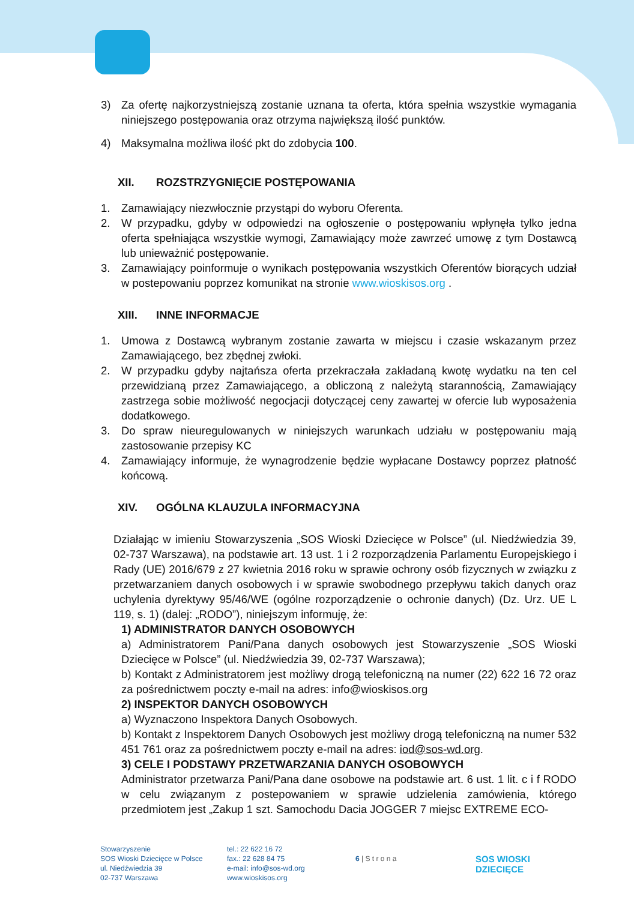3) Za ofertę najkorzystniejszą zostanie uznana ta oferta, która spełnia wszystkie wymagania niniejszego postępowania oraz otrzyma największą ilość punktów.
4) Maksymalna możliwa ilość pkt do zdobycia 100.
XII. ROZSTRZYGNIĘCIE POSTĘPOWANIA
1. Zamawiający niezwłocznie przystąpi do wyboru Oferenta.
2. W przypadku, gdyby w odpowiedzi na ogłoszenie o postępowaniu wpłynęła tylko jedna oferta spełniająca wszystkie wymogi, Zamawiający może zawrzeć umowę z tym Dostawcą lub unieważnić postępowanie.
3. Zamawiający poinformuje o wynikach postępowania wszystkich Oferentów biorących udział w postepowaniu poprzez komunikat na stronie www.wioskisos.org .
XIII. INNE INFORMACJE
1. Umowa z Dostawcą wybranym zostanie zawarta w miejscu i czasie wskazanym przez Zamawiającego, bez zbędnej zwłoki.
2. W przypadku gdyby najtańsza oferta przekraczała zakładaną kwotę wydatku na ten cel przewidzianą przez Zamawiającego, a obliczoną z należytą starannością, Zamawiający zastrzega sobie możliwość negocjacji dotyczącej ceny zawartej w ofercie lub wyposażenia dodatkowego.
3. Do spraw nieuregulowanych w niniejszych warunkach udziału w postępowaniu mają zastosowanie przepisy KC
4. Zamawiający informuje, że wynagrodzenie będzie wypłacane Dostawcy poprzez płatność końcową.
XIV. OGÓLNA KLAUZULA INFORMACYJNA
Działając w imieniu Stowarzyszenia „SOS Wioski Dziecięce w Polsce” (ul. Niedźwiedzia 39, 02-737 Warszawa), na podstawie art. 13 ust. 1 i 2 rozporządzenia Parlamentu Europejskiego i Rady (UE) 2016/679 z 27 kwietnia 2016 roku w sprawie ochrony osób fizycznych w związku z przetwarzaniem danych osobowych i w sprawie swobodnego przepływu takich danych oraz uchylenia dyrektywy 95/46/WE (ogólne rozporządzenie o ochronie danych) (Dz. Urz. UE L 119, s. 1) (dalej: „RODO”), niniejszym informuję, że:
1) ADMINISTRATOR DANYCH OSOBOWYCH
a) Administratorem Pani/Pana danych osobowych jest Stowarzyszenie „SOS Wioski Dziecięce w Polsce” (ul. Niedźwiedzia 39, 02-737 Warszawa);
b) Kontakt z Administratorem jest możliwy drogą telefoniczną na numer (22) 622 16 72 oraz za pośrednictwem poczty e-mail na adres: info@wioskisos.org
2) INSPEKTOR DANYCH OSOBOWYCH
a) Wyznaczono Inspektora Danych Osobowych.
b) Kontakt z Inspektorem Danych Osobowych jest możliwy drogą telefoniczną na numer 532 451 761 oraz za pośrednictwem poczty e-mail na adres: iod@sos-wd.org.
3) CELE I PODSTAWY PRZETWARZANIA DANYCH OSOBOWYCH
Administrator przetwarza Pani/Pana dane osobowe na podstawie art. 6 ust. 1 lit. c i f RODO w celu związanym z postepowaniem w sprawie udzielenia zamówienia, którego przedmiotem jest „Zakup 1 szt. Samochodu Dacia JOGGER 7 miejsc EXTREME ECO-
Stowarzyszenie
SOS Wioski Dziecięce w Polsce
ul. Niedźwiedzia 39
02-737 Warszawa
tel.: 22 622 16 72
fax.: 22 628 84 75
e-mail: info@sos-wd.org
www.wioskisos.org
6 | S t r o n a
SOS WIOSKI
DZIECIĘCE